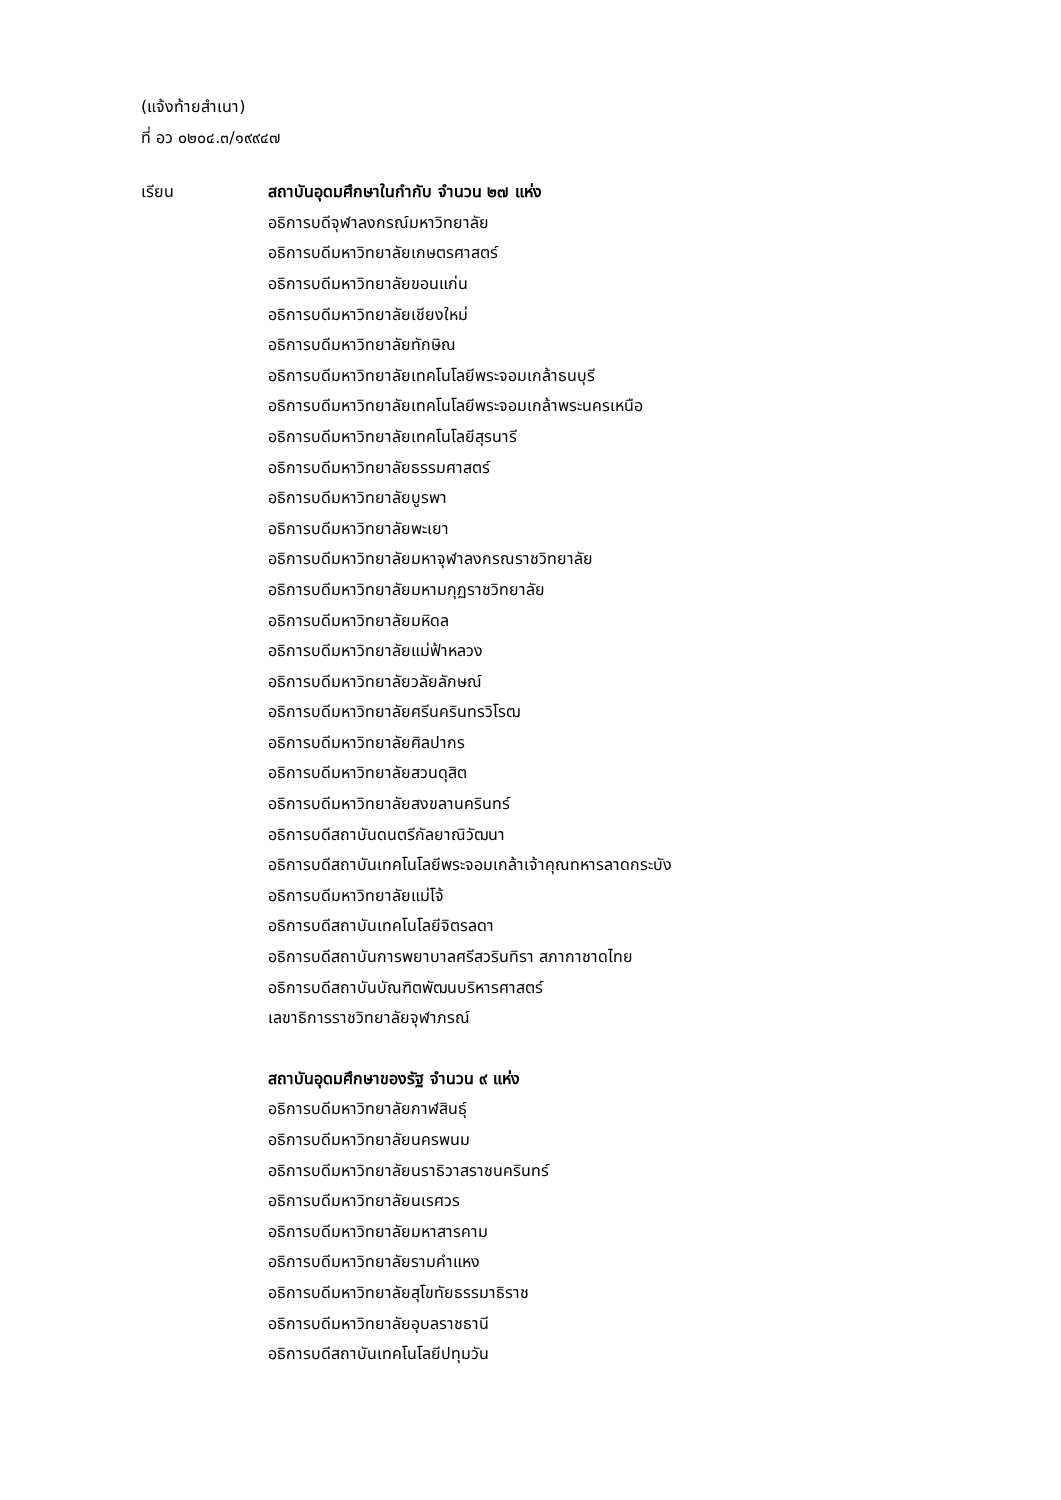(แจ้งท้ายสำเนา)
ที่ อว ๐๒๐๔.๓/๑๙๙๔๗
เรียน สถาบันอุดมศึกษาในกำกับ จำนวน ๒๗ แห่ง
อธิการบดีจุฬาลงกรณ์มหาวิทยาลัย
อธิการบดีมหาวิทยาลัยเกษตรศาสตร์
อธิการบดีมหาวิทยาลัยขอนแก่น
อธิการบดีมหาวิทยาลัยเชียงใหม่
อธิการบดีมหาวิทยาลัยทักษิณ
อธิการบดีมหาวิทยาลัยเทคโนโลยีพระจอมเกล้าธนบุรี
อธิการบดีมหาวิทยาลัยเทคโนโลยีพระจอมเกล้าพระนครเหนือ
อธิการบดีมหาวิทยาลัยเทคโนโลยีสุรนารี
อธิการบดีมหาวิทยาลัยธรรมศาสตร์
อธิการบดีมหาวิทยาลัยบูรพา
อธิการบดีมหาวิทยาลัยพะเยา
อธิการบดีมหาวิทยาลัยมหาจุฬาลงกรณราชวิทยาลัย
อธิการบดีมหาวิทยาลัยมหามกุฏราชวิทยาลัย
อธิการบดีมหาวิทยาลัยมหิดล
อธิการบดีมหาวิทยาลัยแม่ฟ้าหลวง
อธิการบดีมหาวิทยาลัยวลัยลักษณ์
อธิการบดีมหาวิทยาลัยศรีนครินทรวิโรฒ
อธิการบดีมหาวิทยาลัยศิลปากร
อธิการบดีมหาวิทยาลัยสวนดุสิต
อธิการบดีมหาวิทยาลัยสงขลานครินทร์
อธิการบดีสถาบันดนตรีกัลยาณิวัฒนา
อธิการบดีสถาบันเทคโนโลยีพระจอมเกล้าเจ้าคุณทหารลาดกระบัง
อธิการบดีมหาวิทยาลัยแม่โจ้
อธิการบดีสถาบันเทคโนโลยีจิตรลดา
อธิการบดีสถาบันการพยาบาลศรีสวรินทิรา สภากาชาดไทย
อธิการบดีสถาบันบัณฑิตพัฒนบริหารศาสตร์
เลขาธิการราชวิทยาลัยจุฬาภรณ์
สถาบันอุดมศึกษาของรัฐ จำนวน ๙ แห่ง
อธิการบดีมหาวิทยาลัยกาฬสินธุ์
อธิการบดีมหาวิทยาลัยนครพนม
อธิการบดีมหาวิทยาลัยนราธิวาสราชนครินทร์
อธิการบดีมหาวิทยาลัยนเรศวร
อธิการบดีมหาวิทยาลัยมหาสารคาม
อธิการบดีมหาวิทยาลัยรามคำแหง
อธิการบดีมหาวิทยาลัยสุโขทัยธรรมาธิราช
อธิการบดีมหาวิทยาลัยอุบลราชธานี
อธิการบดีสถาบันเทคโนโลยีปทุมวัน